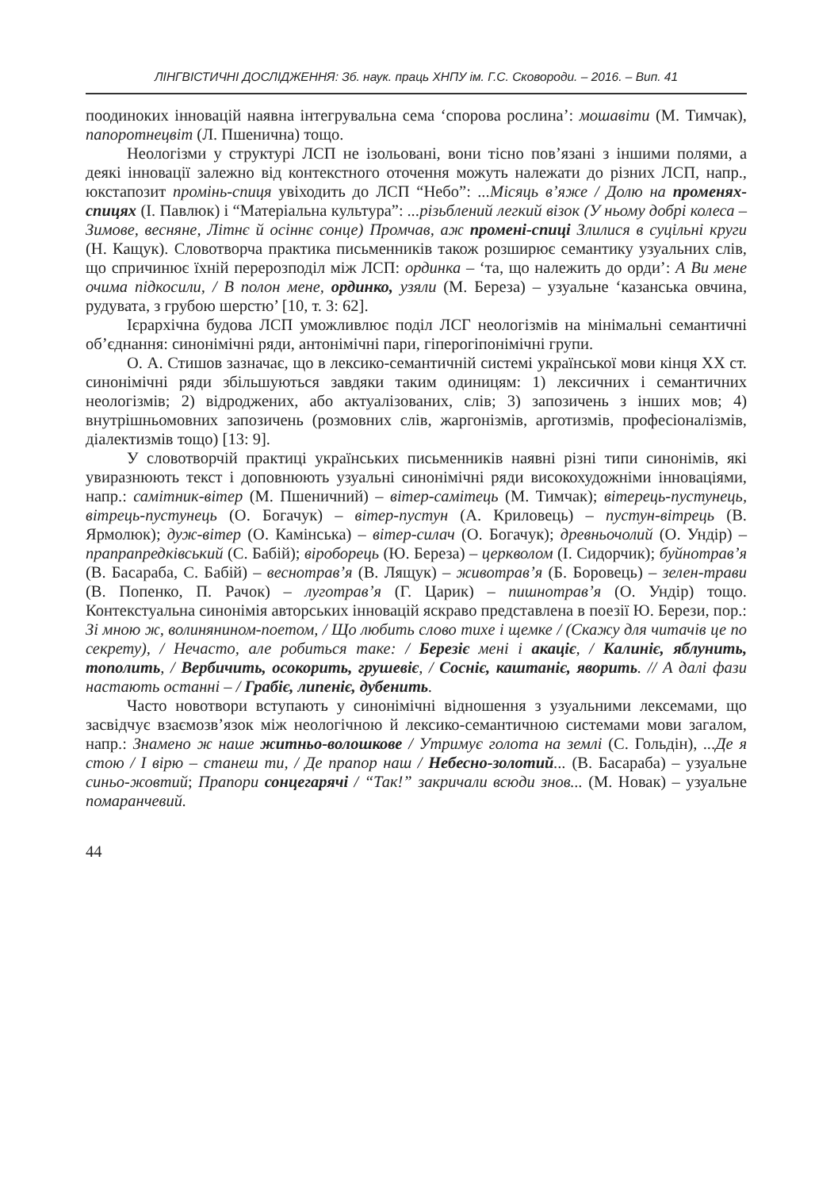ЛІНГВІСТИЧНІ ДОСЛІДЖЕННЯ: Зб. наук. праць ХНПУ ім. Г.С. Сковороди. – 2016. – Вип. 41
поодиноких інновацій наявна інтегрувальна сема ‘спорова рослина’: мошавіти (М. Тимчак), папоротнецвіт (Л. Пшенична) тощо.
Неологізми у структурі ЛСП не ізольовані, вони тісно пов’язані з іншими полями, а деякі інновації залежно від контекстного оточення можуть належати до різних ЛСП, напр., юкстапозит промінь-спиця увіходить до ЛСП “Небо”: ...Місяць в’яже / Долю на променях-спицях (І. Павлюк) і “Матеріальна культура”: ...різьблений легкий візок (У ньому добрі колеса – Зимове, весняне, Літнє й осіннє сонце) Промчав, аж промені-спиці Злилися в суцільні круги (Н. Кащук). Словотворча практика письменників також розширює семантику узуальних слів, що спричинює їхній перерозподіл між ЛСП: ординка – ‘та, що належить до орди’: А Ви мене очима підкосили, / В полон мене, ординко, узяли (М. Береза) – узуальне ‘казанська овчина, рудувата, з грубою шерстю’ [10, т. 3: 62].
Ієрархічна будова ЛСП уможливлює поділ ЛСГ неологізмів на мінімальні семантичні об’єднання: синонімічні ряди, антонімічні пари, гіперогіпонімічні групи.
О. А. Стишов зазначає, що в лексико-семантичній системі української мови кінця ХХ ст. синонімічні ряди збільшуються завдяки таким одиницям: 1) лексичних і семантичних неологізмів; 2) відроджених, або актуалізованих, слів; 3) запозичень з інших мов; 4) внутрішньомовних запозичень (розмовних слів, жаргонізмів, арготизмів, професіоналізмів, діалектизмів тощо) [13: 9].
У словотворчій практиці українських письменників наявні різні типи синонімів, які увиразнюють текст і доповнюють узуальні синонімічні ряди високохудожніми інноваціями, напр.: самітник-вітер (М. Пшеничний) – вітер-самітець (М. Тимчак); вітерець-пустунець, вітрець-пустунець (О. Богачук) – вітер-пустун (А. Криловець) – пустун-вітрець (В. Ярмолюк); дуж-вітер (О. Камінська) – вітер-силач (О. Богачук); древньочолий (О. Ундір) – прапрапредківський (С. Бабій); віроборець (Ю. Береза) – церкволом (І. Сидорчик); буйнотрав’я (В. Басараба, С. Бабій) – веснотрав’я (В. Лящук) – животрав’я (Б. Боровець) – зелен-трави (В. Попенко, П. Рачок) – луготрав’я (Г. Царик) – пишнотрав’я (О. Ундір) тощо. Контекстуальна синонімія авторських інновацій яскраво представлена в поезії Ю. Берези, пор.: Зі мною ж, волинянином-поетом, / Що любить слово тихе і щемке / (Скажу для читачів це по секрету), / Нечасто, але робиться таке: / Березіє мені і акаціє, / Калиніє, яблунить, тополить, / Вербичить, осокорить, грушевіє, / Сосніє, каштаніє, яворить. // А далі фази настають останні – / Грабіє, липеніє, дубенить.
Часто новотвори вступають у синонімічні відношення з узуальними лексемами, що засвідчує взаємозв’язок між неологічною й лексико-семантичною системами мови загалом, напр.: Знамено ж наше житньо-волошкове / Утримує голота на землі (С. Гольдін), ...Де я стою / І вірю – станеш ти, / Де прапор наш / Небесно-золотий... (В. Басараба) – узуальне синьо-жовтий; Прапори сонцегарячі / “Так!” закричали всюди знов... (М. Новак) – узуальне помаранчевий.
44